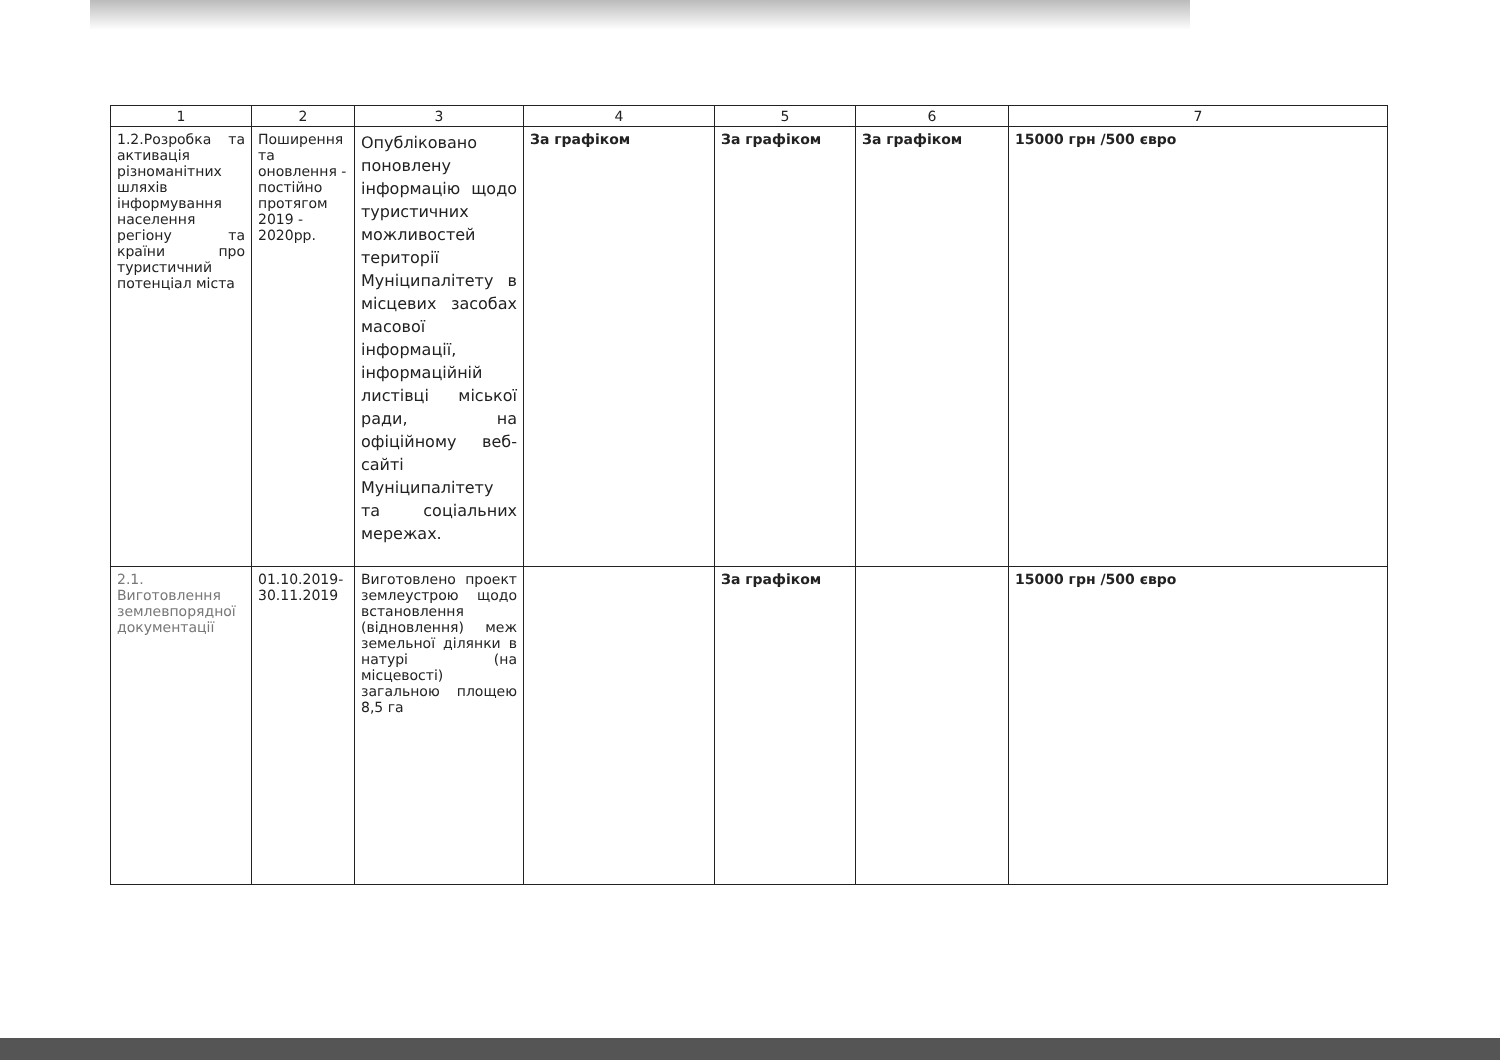| 1 | 2 | 3 | 4 | 5 | 6 | 7 |
| --- | --- | --- | --- | --- | --- | --- |
| 1.2.Розробка та активація різноманітних шляхів інформування населення регіону та країни про туристичний потенціал міста | Поширення та оновлення - постійно протягом 2019 - 2020рр. | Опубліковано поновлену інформацію щодо туристичних можливостей території Муніципалітету в місцевих засобах масової інформації, інформаційній листівці міської ради, на офіційному веб-сайті Муніципалітету та соціальних мережах. | За графіком | За графіком | За графіком | 15000 грн /500 євро |
| 2.1. Виготовлення землевпорядної документації | 01.10.2019-30.11.2019 | Виготовлено проект землеустрою щодо встановлення (відновлення) меж земельної ділянки в натурі (на місцевості) загальною площею 8,5 га | | За графіком | | 15000 грн /500 євро |